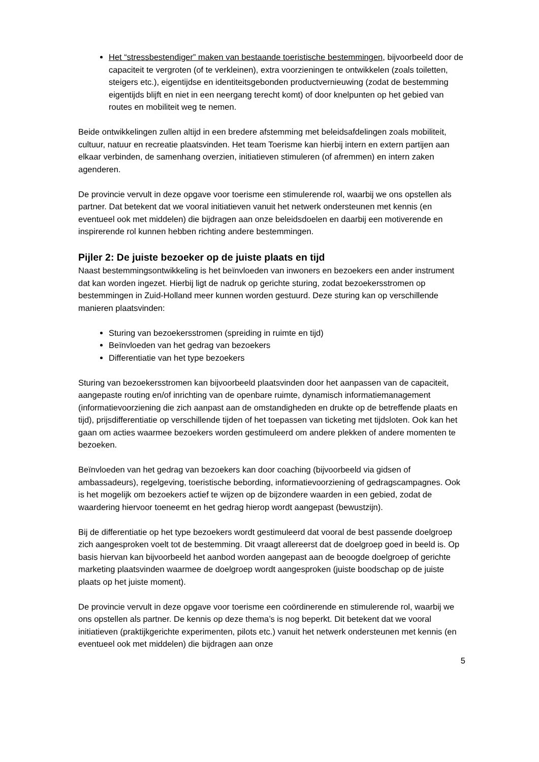Het “stressbestendiger” maken van bestaande toeristische bestemmingen, bijvoorbeeld door de capaciteit te vergroten (of te verkleinen), extra voorzieningen te ontwikkelen (zoals toiletten, steigers etc.), eigentijdse en identiteitsgebonden productvernieuwing (zodat de bestemming eigentijds blijft en niet in een neergang terecht komt) of door knelpunten op het gebied van routes en mobiliteit weg te nemen.
Beide ontwikkelingen zullen altijd in een bredere afstemming met beleidsafdelingen zoals mobiliteit, cultuur, natuur en recreatie plaatsvinden. Het team Toerisme kan hierbij intern en extern partijen aan elkaar verbinden, de samenhang overzien, initiatieven stimuleren (of afremmen) en intern zaken agenderen.
De provincie vervult in deze opgave voor toerisme een stimulerende rol, waarbij we ons opstellen als partner. Dat betekent dat we vooral initiatieven vanuit het netwerk ondersteunen met kennis (en eventueel ook met middelen) die bijdragen aan onze beleidsdoelen en daarbij een motiverende en inspirerende rol kunnen hebben richting andere bestemmingen.
Pijler 2: De juiste bezoeker op de juiste plaats en tijd
Naast bestemmingsontwikkeling is het beïnvloeden van inwoners en bezoekers een ander instrument dat kan worden ingezet. Hierbij ligt de nadruk op gerichte sturing, zodat bezoekersstromen op bestemmingen in Zuid-Holland meer kunnen worden gestuurd. Deze sturing kan op verschillende manieren plaatsvinden:
Sturing van bezoekersstromen (spreiding in ruimte en tijd)
Beïnvloeden van het gedrag van bezoekers
Differentiatie van het type bezoekers
Sturing van bezoekersstromen kan bijvoorbeeld plaatsvinden door het aanpassen van de capaciteit, aangepaste routing en/of inrichting van de openbare ruimte, dynamisch informatiemanagement (informatievoorziening die zich aanpast aan de omstandigheden en drukte op de betreffende plaats en tijd), prijsdifferentiatie op verschillende tijden of het toepassen van ticketing met tijdsloten. Ook kan het gaan om acties waarmee bezoekers worden gestimuleerd om andere plekken of andere momenten te bezoeken.
Beïnvloeden van het gedrag van bezoekers kan door coaching (bijvoorbeeld via gidsen of ambassadeurs), regelgeving, toeristische bebording, informatievoorziening of gedragscampagnes. Ook is het mogelijk om bezoekers actief te wijzen op de bijzondere waarden in een gebied, zodat de waardering hiervoor toeneemt en het gedrag hierop wordt aangepast (bewustzijn).
Bij de differentiatie op het type bezoekers wordt gestimuleerd dat vooral de best passende doelgroep zich aangesproken voelt tot de bestemming. Dit vraagt allereerst dat de doelgroep goed in beeld is. Op basis hiervan kan bijvoorbeeld het aanbod worden aangepast aan de beoogde doelgroep of gerichte marketing plaatsvinden waarmee de doelgroep wordt aangesproken (juiste boodschap op de juiste plaats op het juiste moment).
De provincie vervult in deze opgave voor toerisme een coördinerende en stimulerende rol, waarbij we ons opstellen als partner. De kennis op deze thema’s is nog beperkt. Dit betekent dat we vooral initiatieven (praktijkgerichte experimenten, pilots etc.) vanuit het netwerk ondersteunen met kennis (en eventueel ook met middelen) die bijdragen aan onze
5